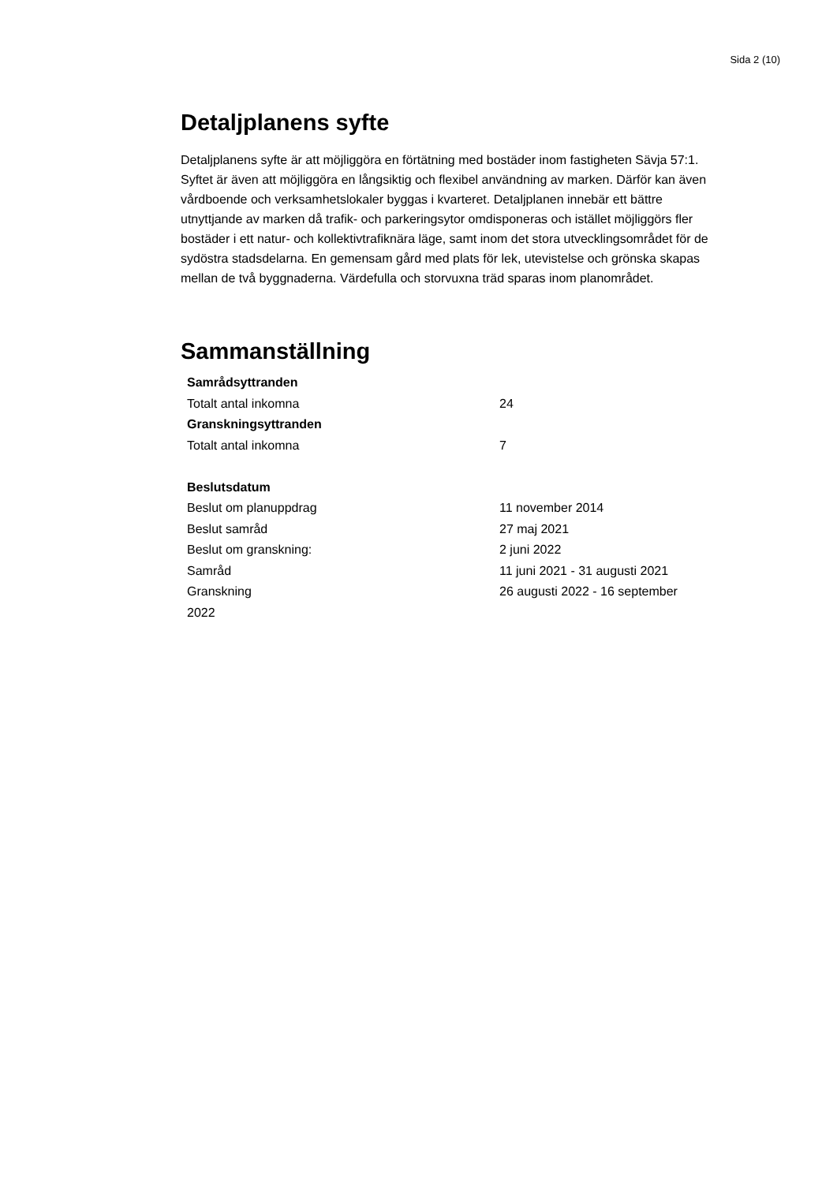Sida 2 (10)
Detaljplanens syfte
Detaljplanens syfte är att möjliggöra en förtätning med bostäder inom fastigheten Sävja 57:1. Syftet är även att möjliggöra en långsiktig och flexibel användning av marken. Därför kan även vårdboende och verksamhetslokaler byggas i kvarteret. Detaljplanen innebär ett bättre utnyttjande av marken då trafik- och parkeringsytor omdisponeras och istället möjliggörs fler bostäder i ett natur- och kollektivtrafiknära läge, samt inom det stora utvecklingsområdet för de sydöstra stadsdelarna. En gemensam gård med plats för lek, utevistelse och grönska skapas mellan de två byggnaderna. Värdefulla och storvuxna träd sparas inom planområdet.
Sammanställning
| Samrådsyttranden | |
| --- | --- |
| Totalt antal inkomna | 24 |
| Granskningsyttranden | |
| Totalt antal inkomna | 7 |
| Beslutsdatum | |
| Beslut om planuppdrag | 11 november 2014 |
| Beslut samråd | 27 maj 2021 |
| Beslut om granskning: | 2 juni 2022 |
| Samråd | 11 juni 2021 - 31 augusti 2021 |
| Granskning | 26 augusti 2022 - 16 september |
| 2022 | |